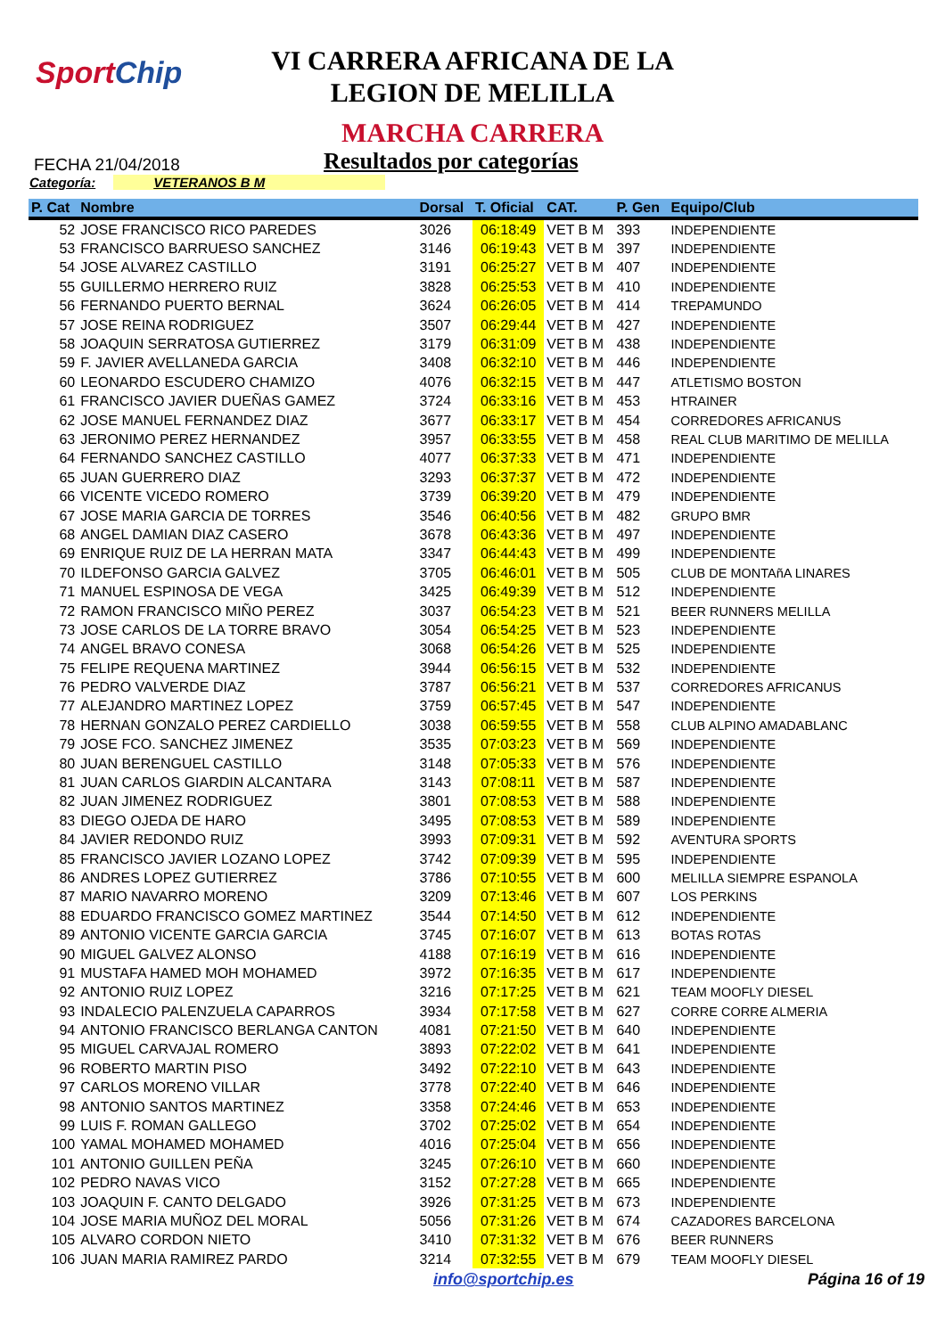SportChip
VI CARRERA AFRICANA DE LA
LEGION DE MELILLA
MARCHA CARRERA
FECHA 21/04/2018
Resultados por categorías
Categoría: VETERANOS B M
| P. Cat | Nombre | Dorsal | T. Oficial | CAT. | P. Gen | Equipo/Club |
| --- | --- | --- | --- | --- | --- | --- |
| 52 | JOSE FRANCISCO RICO PAREDES | 3026 | 06:18:49 | VET B M | 393 | INDEPENDIENTE |
| 53 | FRANCISCO BARRUESO SANCHEZ | 3146 | 06:19:43 | VET B M | 397 | INDEPENDIENTE |
| 54 | JOSE ALVAREZ CASTILLO | 3191 | 06:25:27 | VET B M | 407 | INDEPENDIENTE |
| 55 | GUILLERMO HERRERO RUIZ | 3828 | 06:25:53 | VET B M | 410 | INDEPENDIENTE |
| 56 | FERNANDO PUERTO BERNAL | 3624 | 06:26:05 | VET B M | 414 | TREPAMUNDO |
| 57 | JOSE REINA RODRIGUEZ | 3507 | 06:29:44 | VET B M | 427 | INDEPENDIENTE |
| 58 | JOAQUIN SERRATOSA GUTIERREZ | 3179 | 06:31:09 | VET B M | 438 | INDEPENDIENTE |
| 59 | F. JAVIER AVELLANEDA GARCIA | 3408 | 06:32:10 | VET B M | 446 | INDEPENDIENTE |
| 60 | LEONARDO ESCUDERO CHAMIZO | 4076 | 06:32:15 | VET B M | 447 | ATLETISMO BOSTON |
| 61 | FRANCISCO JAVIER DUEÑAS GAMEZ | 3724 | 06:33:16 | VET B M | 453 | HTRAINER |
| 62 | JOSE MANUEL FERNANDEZ DIAZ | 3677 | 06:33:17 | VET B M | 454 | CORREDORES AFRICANUS |
| 63 | JERONIMO PEREZ HERNANDEZ | 3957 | 06:33:55 | VET B M | 458 | REAL CLUB MARITIMO DE MELILLA |
| 64 | FERNANDO SANCHEZ CASTILLO | 4077 | 06:37:33 | VET B M | 471 | INDEPENDIENTE |
| 65 | JUAN GUERRERO DIAZ | 3293 | 06:37:37 | VET B M | 472 | INDEPENDIENTE |
| 66 | VICENTE VICEDO ROMERO | 3739 | 06:39:20 | VET B M | 479 | INDEPENDIENTE |
| 67 | JOSE MARIA GARCIA DE TORRES | 3546 | 06:40:56 | VET B M | 482 | GRUPO BMR |
| 68 | ANGEL DAMIAN DIAZ CASERO | 3678 | 06:43:36 | VET B M | 497 | INDEPENDIENTE |
| 69 | ENRIQUE RUIZ DE LA HERRAN MATA | 3347 | 06:44:43 | VET B M | 499 | INDEPENDIENTE |
| 70 | ILDEFONSO GARCIA GALVEZ | 3705 | 06:46:01 | VET B M | 505 | CLUB DE MONTAñA LINARES |
| 71 | MANUEL ESPINOSA DE VEGA | 3425 | 06:49:39 | VET B M | 512 | INDEPENDIENTE |
| 72 | RAMON FRANCISCO MIÑO PEREZ | 3037 | 06:54:23 | VET B M | 521 | BEER RUNNERS MELILLA |
| 73 | JOSE CARLOS DE LA TORRE BRAVO | 3054 | 06:54:25 | VET B M | 523 | INDEPENDIENTE |
| 74 | ANGEL BRAVO CONESA | 3068 | 06:54:26 | VET B M | 525 | INDEPENDIENTE |
| 75 | FELIPE REQUENA MARTINEZ | 3944 | 06:56:15 | VET B M | 532 | INDEPENDIENTE |
| 76 | PEDRO VALVERDE DIAZ | 3787 | 06:56:21 | VET B M | 537 | CORREDORES AFRICANUS |
| 77 | ALEJANDRO MARTINEZ LOPEZ | 3759 | 06:57:45 | VET B M | 547 | INDEPENDIENTE |
| 78 | HERNAN GONZALO PEREZ CARDIELLO | 3038 | 06:59:55 | VET B M | 558 | CLUB ALPINO AMADABLANC |
| 79 | JOSE FCO. SANCHEZ JIMENEZ | 3535 | 07:03:23 | VET B M | 569 | INDEPENDIENTE |
| 80 | JUAN BERENGUEL CASTILLO | 3148 | 07:05:33 | VET B M | 576 | INDEPENDIENTE |
| 81 | JUAN CARLOS GIARDIN ALCANTARA | 3143 | 07:08:11 | VET B M | 587 | INDEPENDIENTE |
| 82 | JUAN JIMENEZ RODRIGUEZ | 3801 | 07:08:53 | VET B M | 588 | INDEPENDIENTE |
| 83 | DIEGO OJEDA DE HARO | 3495 | 07:08:53 | VET B M | 589 | INDEPENDIENTE |
| 84 | JAVIER REDONDO RUIZ | 3993 | 07:09:31 | VET B M | 592 | AVENTURA SPORTS |
| 85 | FRANCISCO JAVIER LOZANO LOPEZ | 3742 | 07:09:39 | VET B M | 595 | INDEPENDIENTE |
| 86 | ANDRES LOPEZ GUTIERREZ | 3786 | 07:10:55 | VET B M | 600 | MELILLA SIEMPRE ESPANOLA |
| 87 | MARIO NAVARRO MORENO | 3209 | 07:13:46 | VET B M | 607 | LOS PERKINS |
| 88 | EDUARDO FRANCISCO GOMEZ MARTINEZ | 3544 | 07:14:50 | VET B M | 612 | INDEPENDIENTE |
| 89 | ANTONIO VICENTE GARCIA GARCIA | 3745 | 07:16:07 | VET B M | 613 | BOTAS ROTAS |
| 90 | MIGUEL GALVEZ ALONSO | 4188 | 07:16:19 | VET B M | 616 | INDEPENDIENTE |
| 91 | MUSTAFA HAMED MOH MOHAMED | 3972 | 07:16:35 | VET B M | 617 | INDEPENDIENTE |
| 92 | ANTONIO RUIZ LOPEZ | 3216 | 07:17:25 | VET B M | 621 | TEAM MOOFLY DIESEL |
| 93 | INDALECIO PALENZUELA CAPARROS | 3934 | 07:17:58 | VET B M | 627 | CORRE CORRE ALMERIA |
| 94 | ANTONIO FRANCISCO BERLANGA CANTON | 4081 | 07:21:50 | VET B M | 640 | INDEPENDIENTE |
| 95 | MIGUEL CARVAJAL ROMERO | 3893 | 07:22:02 | VET B M | 641 | INDEPENDIENTE |
| 96 | ROBERTO MARTIN PISO | 3492 | 07:22:10 | VET B M | 643 | INDEPENDIENTE |
| 97 | CARLOS MORENO VILLAR | 3778 | 07:22:40 | VET B M | 646 | INDEPENDIENTE |
| 98 | ANTONIO SANTOS MARTINEZ | 3358 | 07:24:46 | VET B M | 653 | INDEPENDIENTE |
| 99 | LUIS F. ROMAN GALLEGO | 3702 | 07:25:02 | VET B M | 654 | INDEPENDIENTE |
| 100 | YAMAL MOHAMED MOHAMED | 4016 | 07:25:04 | VET B M | 656 | INDEPENDIENTE |
| 101 | ANTONIO GUILLEN PEÑA | 3245 | 07:26:10 | VET B M | 660 | INDEPENDIENTE |
| 102 | PEDRO NAVAS VICO | 3152 | 07:27:28 | VET B M | 665 | INDEPENDIENTE |
| 103 | JOAQUIN F. CANTO DELGADO | 3926 | 07:31:25 | VET B M | 673 | INDEPENDIENTE |
| 104 | JOSE MARIA MUÑOZ DEL MORAL | 5056 | 07:31:26 | VET B M | 674 | CAZADORES BARCELONA |
| 105 | ALVARO CORDON NIETO | 3410 | 07:31:32 | VET B M | 676 | BEER RUNNERS |
| 106 | JUAN MARIA RAMIREZ PARDO | 3214 | 07:32:55 | VET B M | 679 | TEAM MOOFLY DIESEL |
info@sportchip.es Página 16 of 19